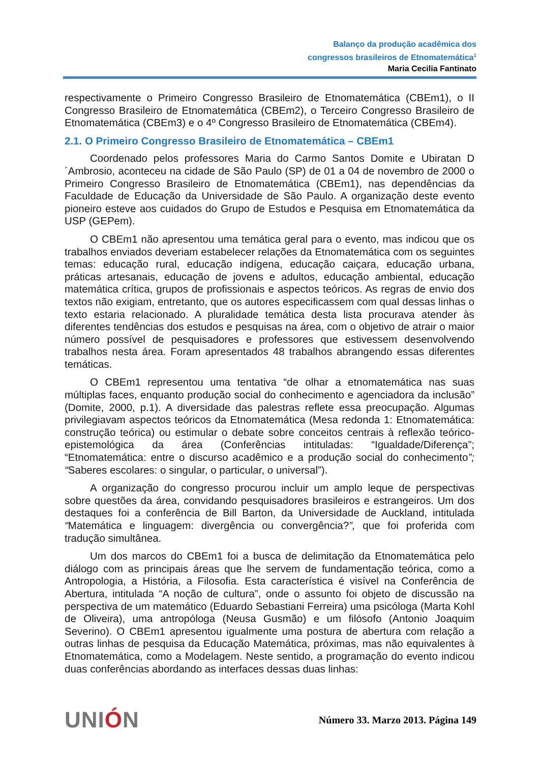Balanço da produção acadêmica dos
congressos brasileiros de Etnomatemática<sup>1</sup>
Maria Cecilia Fantinato
respectivamente o Primeiro Congresso Brasileiro de Etnomatemática (CBEm1), o II Congresso Brasileiro de Etnomatemática (CBEm2), o Terceiro Congresso Brasileiro de Etnomatemática (CBEm3) e o 4º Congresso Brasileiro de Etnomatemática (CBEm4).
2.1. O Primeiro Congresso Brasileiro de Etnomatemática – CBEm1
Coordenado pelos professores Maria do Carmo Santos Domite e Ubiratan D´Ambrosio, aconteceu na cidade de São Paulo (SP) de 01 a 04 de novembro de 2000 o Primeiro Congresso Brasileiro de Etnomatemática (CBEm1), nas dependências da Faculdade de Educação da Universidade de São Paulo. A organização deste evento pioneiro esteve aos cuidados do Grupo de Estudos e Pesquisa em Etnomatemática da USP (GEPem).
O CBEm1 não apresentou uma temática geral para o evento, mas indicou que os trabalhos enviados deveriam estabelecer relações da Etnomatemática com os seguintes temas: educação rural, educação indígena, educação caiçara, educação urbana, práticas artesanais, educação de jovens e adultos, educação ambiental, educação matemática crítica, grupos de profissionais e aspectos teóricos. As regras de envio dos textos não exigiam, entretanto, que os autores especificassem com qual dessas linhas o texto estaria relacionado. A pluralidade temática desta lista procurava atender às diferentes tendências dos estudos e pesquisas na área, com o objetivo de atrair o maior número possível de pesquisadores e professores que estivessem desenvolvendo trabalhos nesta área. Foram apresentados 48 trabalhos abrangendo essas diferentes temáticas.
O CBEm1 representou uma tentativa “de olhar a etnomatemática nas suas múltiplas faces, enquanto produção social do conhecimento e agenciadora da inclusão” (Domite, 2000, p.1). A diversidade das palestras reflete essa preocupação. Algumas privilegiavam aspectos teóricos da Etnomatemática (Mesa redonda 1: Etnomatemática: construção teórica) ou estimular o debate sobre conceitos centrais à reflexão teórico-epistemológica da área (Conferências intituladas: “Igualdade/Diferença”; “Etnomatemática: entre o discurso acadêmico e a produção social do conhecimento”; “Saberes escolares: o singular, o particular, o universal”).
A organização do congresso procurou incluir um amplo leque de perspectivas sobre questões da área, convidando pesquisadores brasileiros e estrangeiros. Um dos destaques foi a conferência de Bill Barton, da Universidade de Auckland, intitulada “Matemática e linguagem: divergência ou convergência?”, que foi proferida com tradução simultânea.
Um dos marcos do CBEm1 foi a busca de delimitação da Etnomatemática pelo diálogo com as principais áreas que lhe servem de fundamentação teórica, como a Antropologia, a História, a Filosofia. Esta característica é visível na Conferência de Abertura, intitulada “A noção de cultura”, onde o assunto foi objeto de discussão na perspectiva de um matemático (Eduardo Sebastiani Ferreira) uma psicóloga (Marta Kohl de Oliveira), uma antropóloga (Neusa Gusmão) e um filósofo (Antonio Joaquim Severino). O CBEm1 apresentou igualmente uma postura de abertura com relação a outras linhas de pesquisa da Educação Matemática, próximas, mas não equivalentes à Etnomatemática, como a Modelagem. Neste sentido, a programação do evento indicou duas conferências abordando as interfaces dessas duas linhas:
UNIÓN
Número 33. Marzo 2013. Página 149